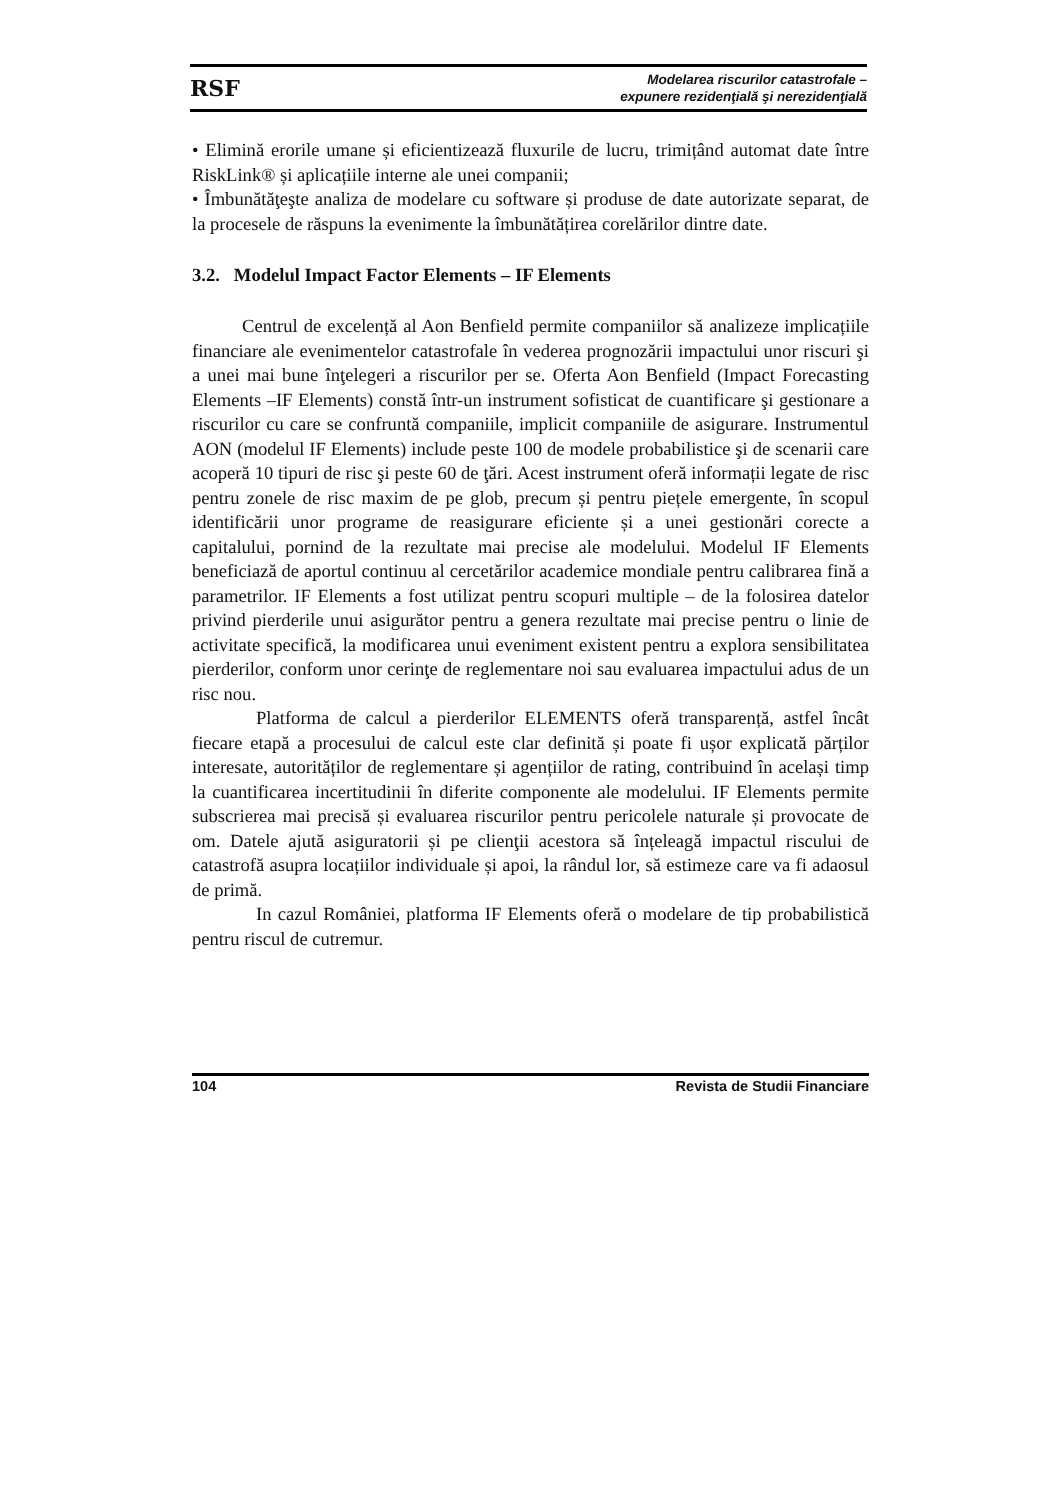RSF Modelarea riscurilor catastrofale –
expunere rezidenţială şi nerezidenţială
• Elimină erorile umane și eficientizează fluxurile de lucru, trimițând automat date între RiskLink® și aplicațiile interne ale unei companii;
• Îmbunătăţeşte analiza de modelare cu software și produse de date autorizate separat, de la procesele de răspuns la evenimente la îmbunătățirea corelărilor dintre date.
3.2. Modelul Impact Factor Elements – IF Elements
Centrul de excelență al Aon Benfield permite companiilor să analizeze implicațiile financiare ale evenimentelor catastrofale în vederea prognozării impactului unor riscuri şi a unei mai bune înţelegeri a riscurilor per se. Oferta Aon Benfield (Impact Forecasting Elements –IF Elements) constă într-un instrument sofisticat de cuantificare şi gestionare a riscurilor cu care se confruntă companiile, implicit companiile de asigurare. Instrumentul AON (modelul IF Elements) include peste 100 de modele probabilistice şi de scenarii care acoperă 10 tipuri de risc şi peste 60 de ţări. Acest instrument oferă informații legate de risc pentru zonele de risc maxim de pe glob, precum și pentru piețele emergente, în scopul identificării unor programe de reasigurare eficiente și a unei gestionări corecte a capitalului, pornind de la rezultate mai precise ale modelului. Modelul IF Elements beneficiază de aportul continuu al cercetărilor academice mondiale pentru calibrarea fină a parametrilor. IF Elements a fost utilizat pentru scopuri multiple – de la folosirea datelor privind pierderile unui asigurător pentru a genera rezultate mai precise pentru o linie de activitate specifică, la modificarea unui eveniment existent pentru a explora sensibilitatea pierderilor, conform unor cerinţe de reglementare noi sau evaluarea impactului adus de un risc nou.
Platforma de calcul a pierderilor ELEMENTS oferă transparență, astfel încât fiecare etapă a procesului de calcul este clar definită și poate fi ușor explicată părților interesate, autorităților de reglementare și agențiilor de rating, contribuind în același timp la cuantificarea incertitudinii în diferite componente ale modelului. IF Elements permite subscrierea mai precisă și evaluarea riscurilor pentru pericolele naturale și provocate de om. Datele ajută asiguratorii și pe clienţii acestora să înțeleagă impactul riscului de catastrofă asupra locațiilor individuale și apoi, la rândul lor, să estimeze care va fi adaosul de primă.
In cazul României, platforma IF Elements oferă o modelare de tip probabilistică pentru riscul de cutremur.
104 Revista de Studii Financiare